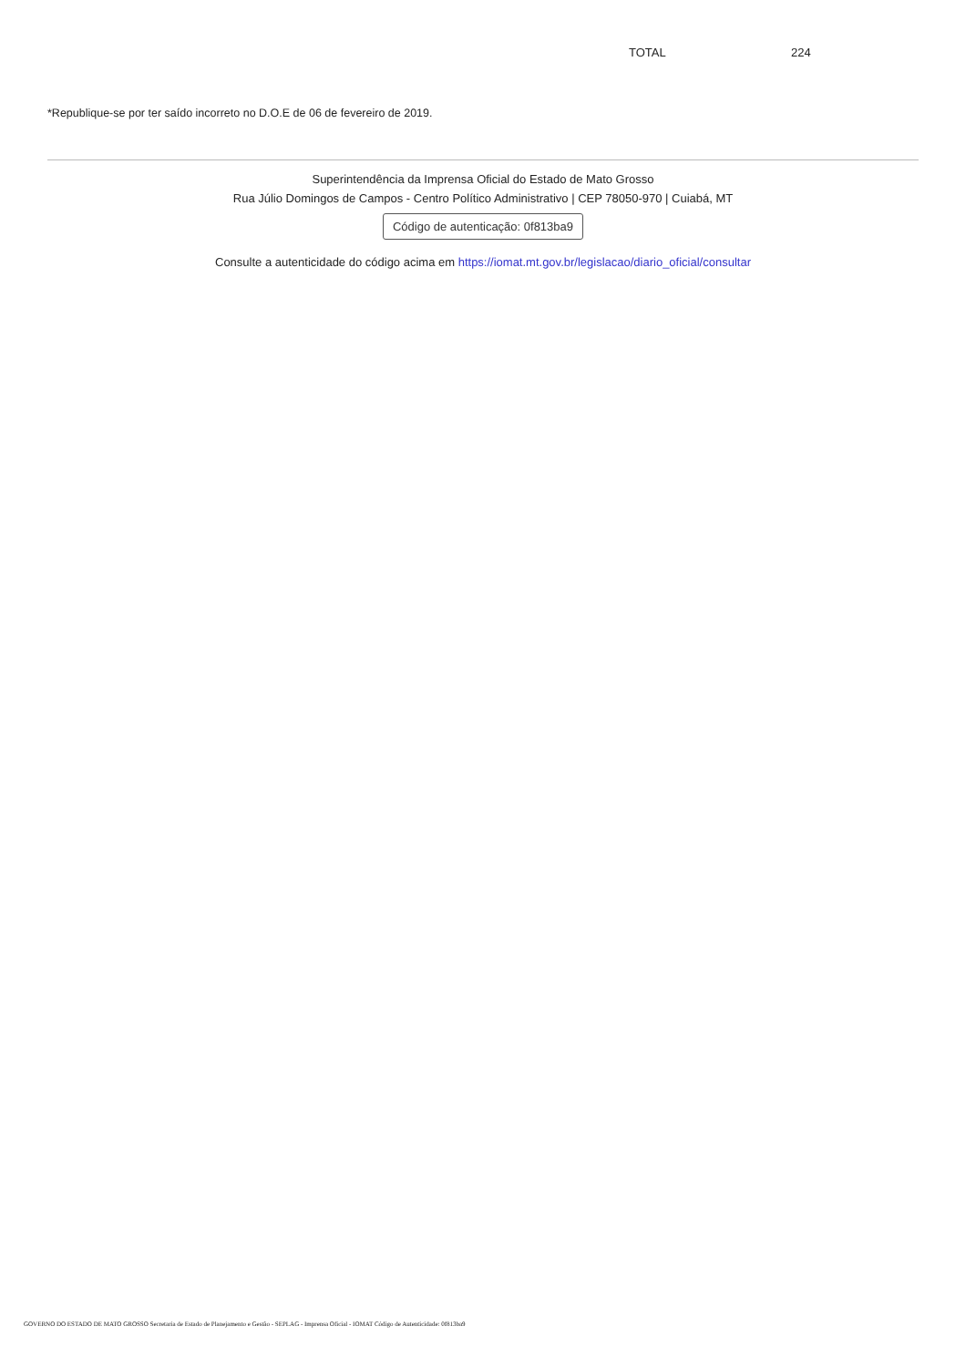| TOTAL | 224 |
*Republique-se por ter saído incorreto no D.O.E de 06 de fevereiro de 2019.
Superintendência da Imprensa Oficial do Estado de Mato Grosso
Rua Júlio Domingos de Campos - Centro Político Administrativo | CEP 78050-970 | Cuiabá, MT
Código de autenticação: 0f813ba9
Consulte a autenticidade do código acima em https://iomat.mt.gov.br/legislacao/diario_oficial/consultar
GOVERNO DO ESTADO DE MATO GROSSO Secretaria de Estado de Planejamento e Gestão - SEPLAG - Imprensa Oficial - IOMAT Código de Autenticidade: 0f813ba9